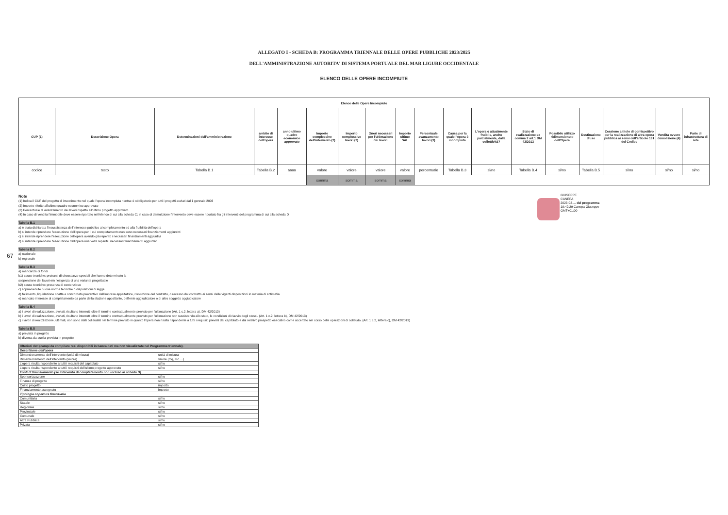ALLEGATO I - SCHEDA B: PROGRAMMA TRIENNALE DELLE OPERE PUBBLICHE 2023/2025
DELL'AMMINISTRAZIONE AUTORITA' DI SISTEMA PORTUALE DEL MAR LIGURE OCCIDENTALE
ELENCO DELLE OPERE INCOMPIUTE
| Elenco delle Opere Incompiute | | | | | | | | | | | | | | | | | |
| CUP (1) | Descrizione Opera | Determinazioni dell'amministrazione | ambito di interesse dell'opera | anno ultimo quadro economico approvato | Importo complessivo dell'intervento (2) | Importo complessivo lavori (2) | Oneri necessari per l'ultimazione dei lavori | Importo ultimo SAL | Percentuale avanzamento lavori (3) | Causa per la quale l'opera è incompiuta | L'opera è attualmente fruibile, anche parzialmente, dalla collettività? | Stato di realizzazione ex comma 2 art.1 DM 42/2013 | Possibile utilizzo ridimensionato dell'Opera | Destinazione d'uso | Cessione a titolo di corrispettivo per la realizzazione di altra opera pubblica ai sensi dell'articolo 191 del Codice | Vendita ovvero demolizione (4) | Parte di infrastruttura di rete |
| codice | testo | Tabella B.1 | Tabella B.2 | aaaa | valore | valore | valore | valore | percentuale | Tabella B.3 | si/no | Tabella B.4 | si/no | Tabella B.5 | si/no | si/no | si/no |
| | | | | | somma | somma | somma | somma | | | | | | | | | |
Note
(1) Indica il CUP del progetto di investimento nel quale l'opera incompiuta rientra: è obbligatorio per tutti i progetti avviati dal 1 gennaio 2003
(2) Importo riferito all'ultimo quadro economico approvato
(3) Percentuale di avanzamento dei lavori rispetto all'ultimo progetto approvato
(4) In caso di vendita l'immobile deve essere riportato nell'elenco di cui alla scheda C; in caso di demolizione l'intervento deve essere riportato fra gli interventi del programma di cui alla scheda D
Tabella B.1
a) è stata dichiarata l'insussistenza dell'interesse pubblico al completamento ed alla fruibilità dell'opera
b) si intende riprendere l'esecuzione dell'opera per il cui completamento non sono necessari finanziamenti aggiuntivi
c) si intende riprendere l'esecuzione dell'opera avendo già reperito i necessari finanziamenti aggiuntivi
d) si intende riprendere l'esecuzione dell'opera una volta reperiti i necessari finanziamenti aggiuntivi
Tabella B.2
a) nazionale
b) regionale
Tabella B.3
a) mancanza di fondi
b1) cause tecniche: protrarsi di circostanze speciali che hanno determinato la
sospensione dei lavori e/o l'esigenza di una variante progettuale
b2) cause tecniche: presenza di contenzioso
c) sopravvenute nuove norme tecniche o disposizioni di legge
d) fallimento, liquidazione coatta e concordato preventivo dell'impresa appaltatrice, risoluzione del contratto, o recesso dal contratto ai sensi delle vigenti disposizioni in materia di antimafia
e) mancato interesse al completamento da parte della stazione appaltante, dell'ente aggiudicatore o di altro soggetto aggiudicatore
Tabella B.4
a) i lavori di realizzazione, avviati, risultano interrotti oltre il termine contrattualmente previsto per l'ultimazione (Art. 1 c.2, lettera a), DM 42/2013)
b) i lavori di realizzazione, avviati, risultano interrotti oltre il termine contrattualmente previsto per l'ultimazione non sussistendo allo stato, le condizioni di riavvio degli stessi. (Art. 1 c.2, lettera b), DM 42/2013)
c) i lavori di realizzazione, ultimati, non sono stati collaudati nel termine previsto in quanto l'opera non risulta rispondente a tutti i requisiti previsti dal capitolato e dal relativo prospetto esecutivo come accertato nel corso delle operazioni di collaudo. (Art. 1 c.2, lettera c), DM 42/2013)
Tabella B.5
a) prevista in progetto
b) diversa da quella prevista in progetto
| Ulteriori dati (campi da compilare resi disponibili in banca dati ma non visualizzate nel Programma triennale). | |
| Descrizione dell'opera | |
| Dimensionamento dell'intervento (unità di misura) | unità di misura |
| Dimensionamento dell'intervento (valore) | valore (mq, mc …) |
| L'opera risulta rispondente a tutti i requisiti del capitolato | si/no |
| L'opera risulta rispondente a tutti i requisiti dell'ultimo progetto approvato | si/no |
| Fonti di finanziamento (se intervento di completamento non incluso in scheda D) | |
| Sponsorizzazione | si/no |
| Finanza di progetto | si/no |
| Costo progetto | importo |
| Finanziamento assegnato | importo |
| Tipologia copertura finanziaria | |
| Comunitaria | si/no |
| Statale | si/no |
| Regionale | si/no |
| Provinciale | si/no |
| Comunale | si/no |
| Altra Pubblica | si/no |
| Privata | si/no |
67
GIUSEPPE
CANEPA
2023-02-... del programma
19:42:29 Canepa Giuseppe
GMT+01:00